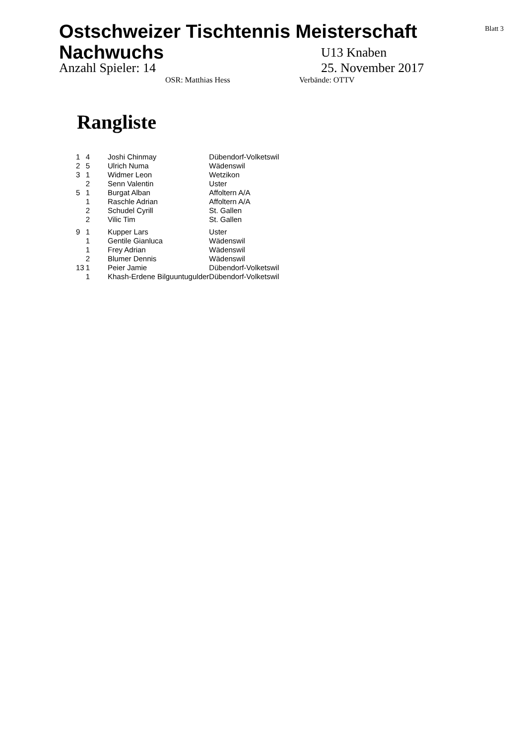Blatt 3
Ostschweizer Tischtennis Meisterschaft
Nachwuchs
U13 Knaben
Anzahl Spieler: 14 25. November 2017
OSR: Matthias Hess Verbände: OTTV
Rangliste
| 1 | 4 | Joshi Chinmay | Dübendorf-Volketswil |
| 2 | 5 | Ulrich Numa | Wädenswil |
| 3 | 1 | Widmer Leon | Wetzikon |
| | 2 | Senn Valentin | Uster |
| 5 | 1 | Burgat Alban | Affoltern A/A |
| | 1 | Raschle Adrian | Affoltern A/A |
| | 2 | Schudel Cyrill | St. Gallen |
| | 2 | Vilic Tim | St. Gallen |
| 9 | 1 | Kupper Lars | Uster |
| | 1 | Gentile Gianluca | Wädenswil |
| | 1 | Frey Adrian | Wädenswil |
| | 2 | Blumer Dennis | Wädenswil |
| 13 | 1 | Peier Jamie | Dübendorf-Volketswil |
| | 1 | Khash-Erdene Bilguuntugulder | Dübendorf-Volketswil |